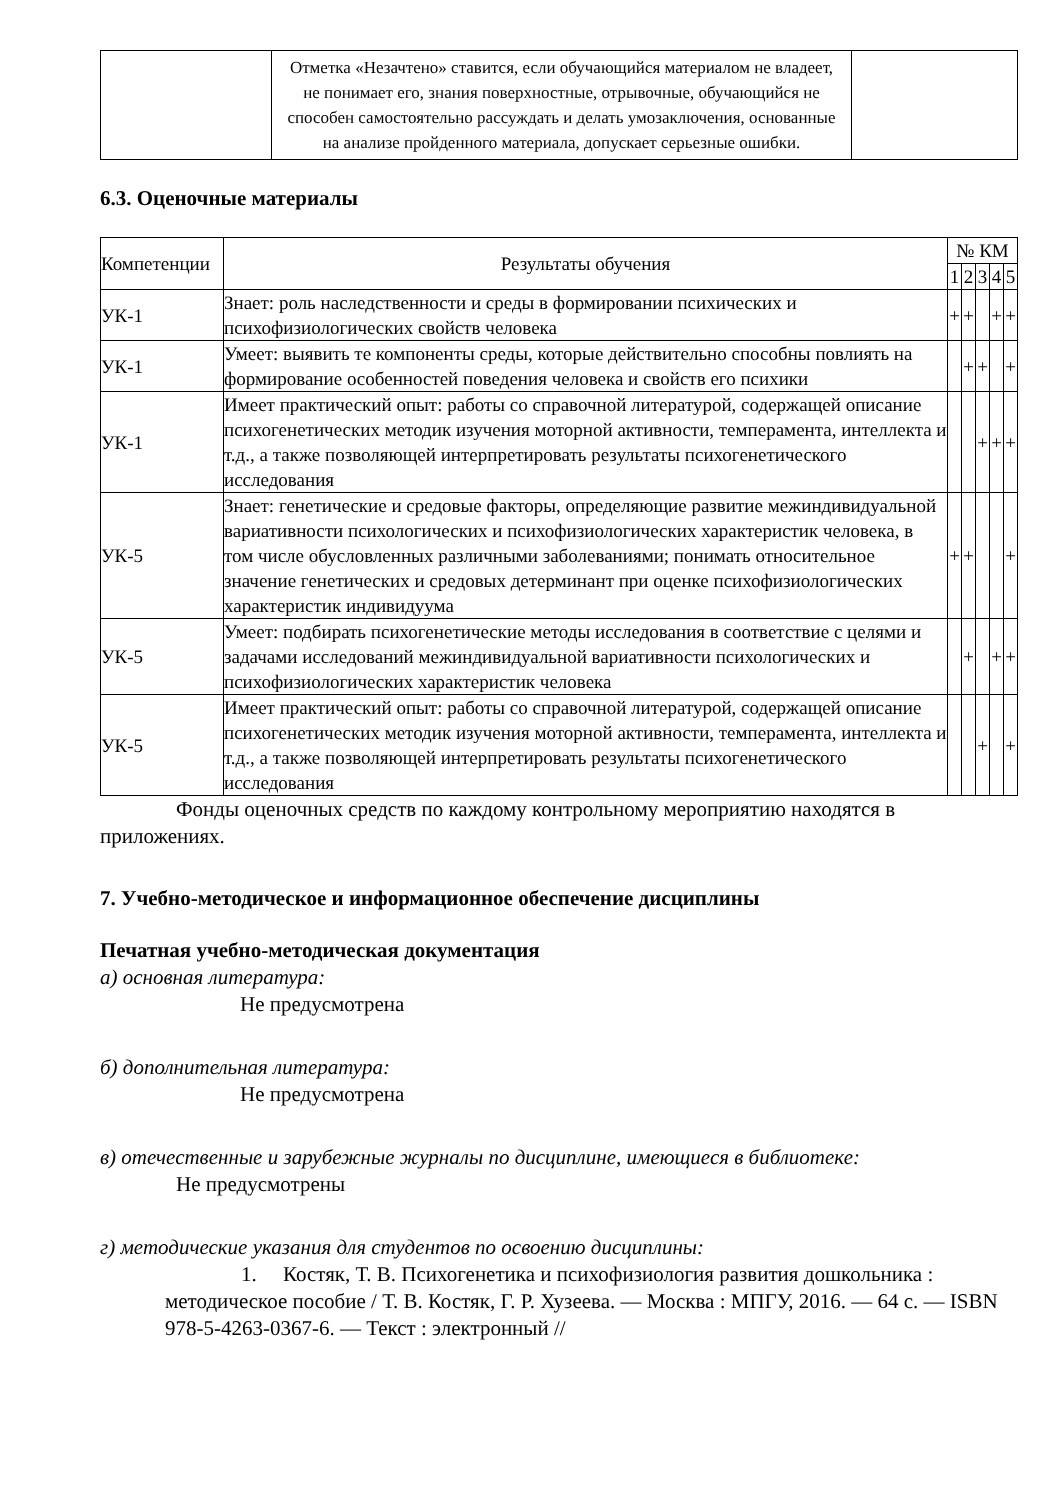| | Отметка «Незачтено» ставится, если обучающийся материалом не владеет, не понимает его, знания поверхностные, отрывочные, обучающийся не способен самостоятельно рассуждать и делать умозаключения, основанные на анализе пройденного материала, допускает серьезные ошибки. | |
6.3. Оценочные материалы
| Компетенции | Результаты обучения | № КМ | | | | |
| --- | --- | --- | --- | --- | --- | --- |
| | | 1 | 2 | 3 | 4 | 5 |
| УК-1 | Знает: роль наследственности и среды в формировании психических и психофизиологических свойств человека | + | + | | + | + |
| УК-1 | Умеет: выявить те компоненты среды, которые действительно способны повлиять на формирование особенностей поведения человека и свойств его психики | | + | + | | + |
| УК-1 | Имеет практический опыт: работы со справочной литературой, содержащей описание психогенетических методик изучения моторной активности, темперамента, интеллекта и т.д., а также позволяющей интерпретировать результаты психогенетического исследования | | | + | + | + |
| УК-5 | Знает: генетические и средовые факторы, определяющие развитие межиндивидуальной вариативности психологических и психофизиологических характеристик человека, в том числе обусловленных различными заболеваниями; понимать относительное значение генетических и средовых детерминант при оценке психофизиологических характеристик индивидуума | + | + | | | + |
| УК-5 | Умеет: подбирать психогенетические методы исследования в соответствие с целями и задачами исследований межиндивидуальной вариативности психологических и психофизиологических характеристик человека | | + | | + | + |
| УК-5 | Имеет практический опыт: работы со справочной литературой, содержащей описание психогенетических методик изучения моторной активности, темперамента, интеллекта и т.д., а также позволяющей интерпретировать результаты психогенетического исследования | | | + | | + |
Фонды оценочных средств по каждому контрольному мероприятию находятся в приложениях.
7. Учебно-методическое и информационное обеспечение дисциплины
Печатная учебно-методическая документация
а) основная литература:
Не предусмотрена
б) дополнительная литература:
Не предусмотрена
в) отечественные и зарубежные журналы по дисциплине, имеющиеся в библиотеке:
Не предусмотрены
г) методические указания для студентов по освоению дисциплины:
1. Костяк, Т. В. Психогенетика и психофизиология развития дошкольника : методическое пособие / Т. В. Костяк, Г. Р. Хузеева. — Москва : МПГУ, 2016. — 64 с. — ISBN 978-5-4263-0367-6. — Текст : электронный //